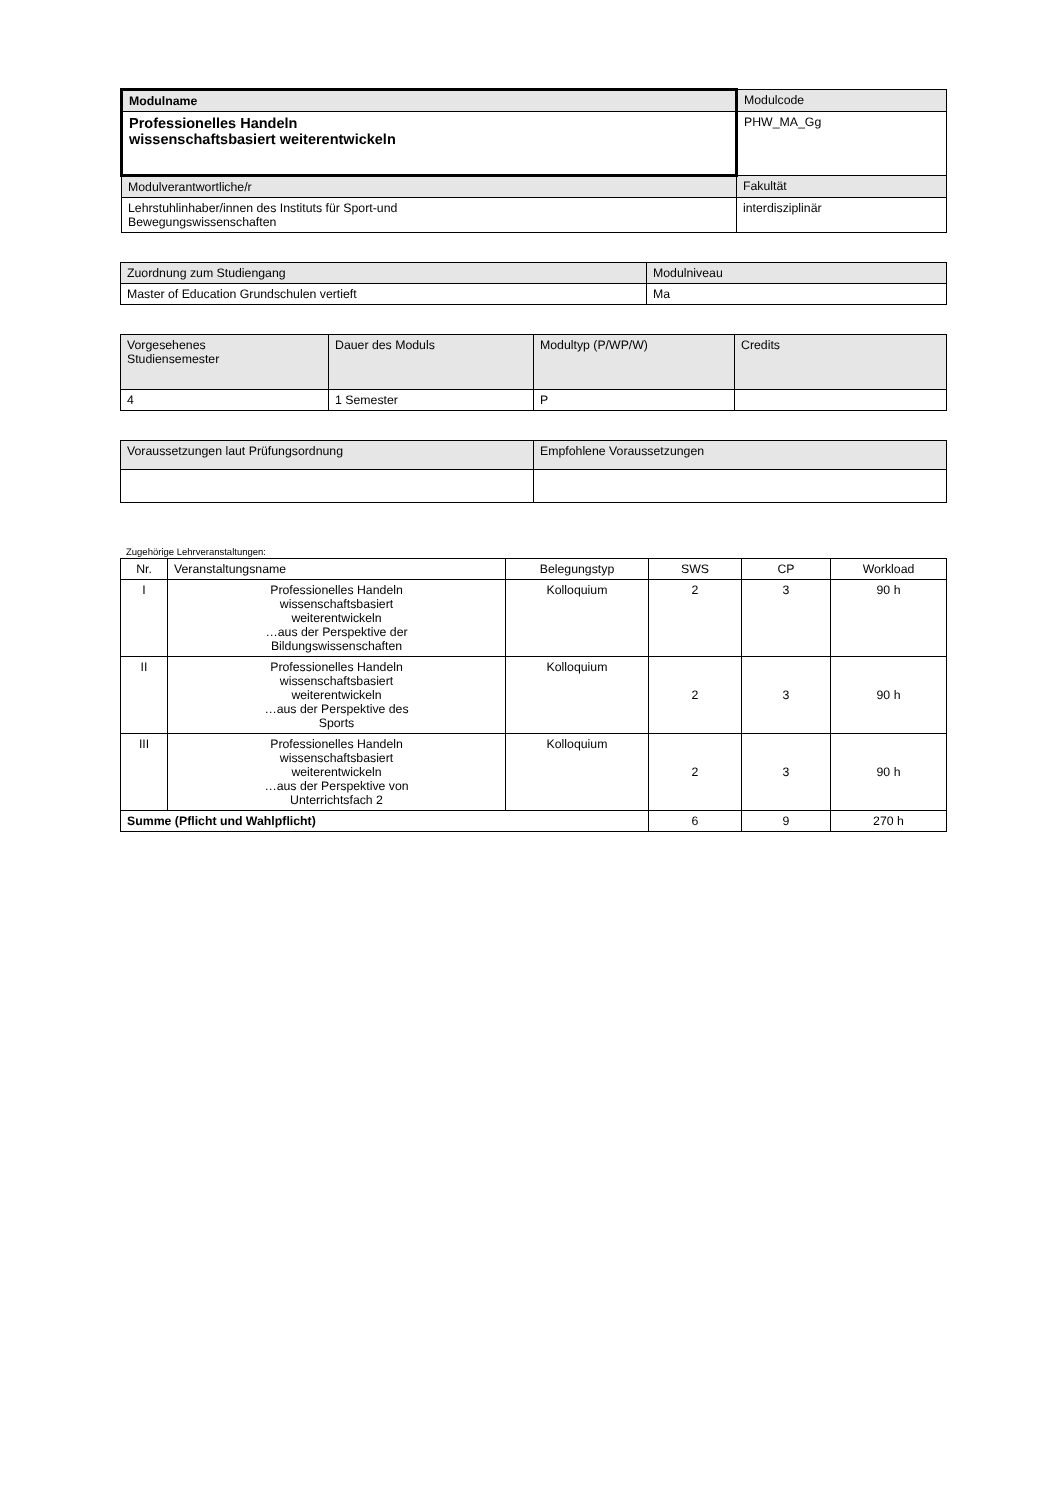| Modulname | Modulcode |
| Professionelles Handeln wissenschaftsbasiert weiterentwickeln | PHW_MA_Gg |
| Modulverantwortliche/r | Fakultät |
| Lehrstuhlinhaber/innen des Instituts für Sport-und Bewegungswissenschaften | interdisziplinär |
| Zuordnung zum Studiengang | Modulniveau |
| Master of Education Grundschulen vertieft | Ma |
| Vorgesehenes Studiensemester | Dauer des Moduls | Modultyp (P/WP/W) | Credits |
| 4 | 1 Semester | P | |
| Voraussetzungen laut Prüfungsordnung | Empfohlene Voraussetzungen |
Zugehörige Lehrveranstaltungen:
| Nr. | Veranstaltungsname | Belegungstyp | SWS | CP | Workload |
| --- | --- | --- | --- | --- | --- |
| I | Professionelles Handeln wissenschaftsbasiert weiterentwickeln …aus der Perspektive der Bildungswissenschaften | Kolloquium | 2 | 3 | 90 h |
| II | Professionelles Handeln wissenschaftsbasiert weiterentwickeln …aus der Perspektive des Sports | Kolloquium | 2 | 3 | 90 h |
| III | Professionelles Handeln wissenschaftsbasiert weiterentwickeln …aus der Perspektive von Unterrichtsfach 2 | Kolloquium | 2 | 3 | 90 h |
| Summe (Pflicht und Wahlpflicht) | | | 6 | 9 | 270 h |